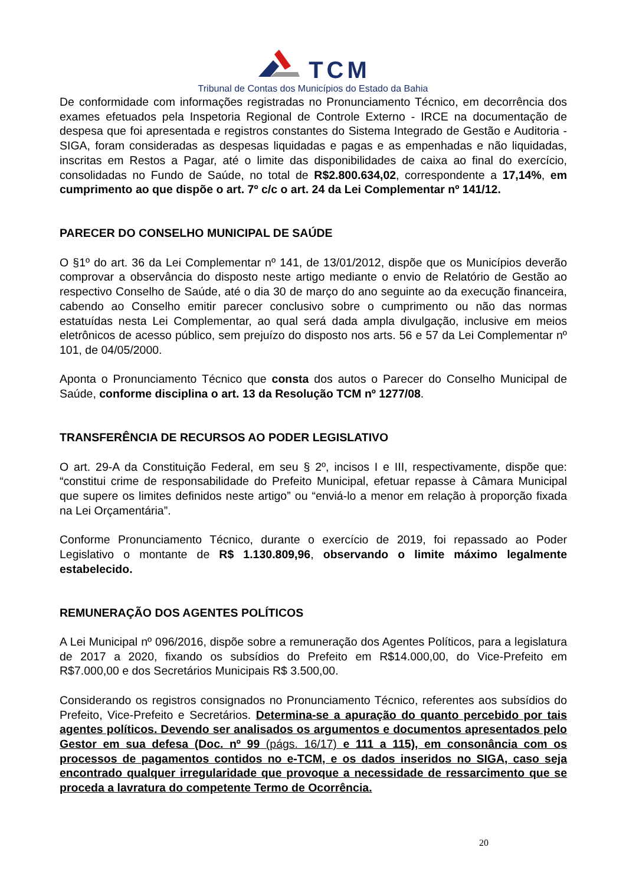TCM
Tribunal de Contas dos Municípios do Estado da Bahia
De conformidade com informações registradas no Pronunciamento Técnico, em decorrência dos exames efetuados pela Inspetoria Regional de Controle Externo - IRCE na documentação de despesa que foi apresentada e registros constantes do Sistema Integrado de Gestão e Auditoria - SIGA, foram consideradas as despesas liquidadas e pagas e as empenhadas e não liquidadas, inscritas em Restos a Pagar, até o limite das disponibilidades de caixa ao final do exercício, consolidadas no Fundo de Saúde, no total de R$2.800.634,02, correspondente a 17,14%, em cumprimento ao que dispõe o art. 7º c/c o art. 24 da Lei Complementar nº 141/12.
PARECER DO CONSELHO MUNICIPAL DE SAÚDE
O §1º do art. 36 da Lei Complementar nº 141, de 13/01/2012, dispõe que os Municípios deverão comprovar a observância do disposto neste artigo mediante o envio de Relatório de Gestão ao respectivo Conselho de Saúde, até o dia 30 de março do ano seguinte ao da execução financeira, cabendo ao Conselho emitir parecer conclusivo sobre o cumprimento ou não das normas estatuídas nesta Lei Complementar, ao qual será dada ampla divulgação, inclusive em meios eletrônicos de acesso público, sem prejuízo do disposto nos arts. 56 e 57 da Lei Complementar nº 101, de 04/05/2000.
Aponta o Pronunciamento Técnico que consta dos autos o Parecer do Conselho Municipal de Saúde, conforme disciplina o art. 13 da Resolução TCM nº 1277/08.
TRANSFERÊNCIA DE RECURSOS AO PODER LEGISLATIVO
O art. 29-A da Constituição Federal, em seu § 2º, incisos I e III, respectivamente, dispõe que: “constitui crime de responsabilidade do Prefeito Municipal, efetuar repasse à Câmara Municipal que supere os limites definidos neste artigo” ou “enviá-lo a menor em relação à proporção fixada na Lei Orçamentária”.
Conforme Pronunciamento Técnico, durante o exercício de 2019, foi repassado ao Poder Legislativo o montante de R$ 1.130.809,96, observando o limite máximo legalmente estabelecido.
REMUNERAÇÃO DOS AGENTES POLÍTICOS
A Lei Municipal nº 096/2016, dispõe sobre a remuneração dos Agentes Políticos, para a legislatura de 2017 a 2020, fixando os subsídios do Prefeito em R$14.000,00, do Vice-Prefeito em R$7.000,00 e dos Secretários Municipais R$ 3.500,00.
Considerando os registros consignados no Pronunciamento Técnico, referentes aos subsídios do Prefeito, Vice-Prefeito e Secretários. Determina-se a apuração do quanto percebido por tais agentes políticos. Devendo ser analisados os argumentos e documentos apresentados pelo Gestor em sua defesa (Doc. nº 99 (págs. 16/17) e 111 a 115), em consonância com os processos de pagamentos contidos no e-TCM, e os dados inseridos no SIGA, caso seja encontrado qualquer irregularidade que provoque a necessidade de ressarcimento que se proceda a lavratura do competente Termo de Ocorrência.
20